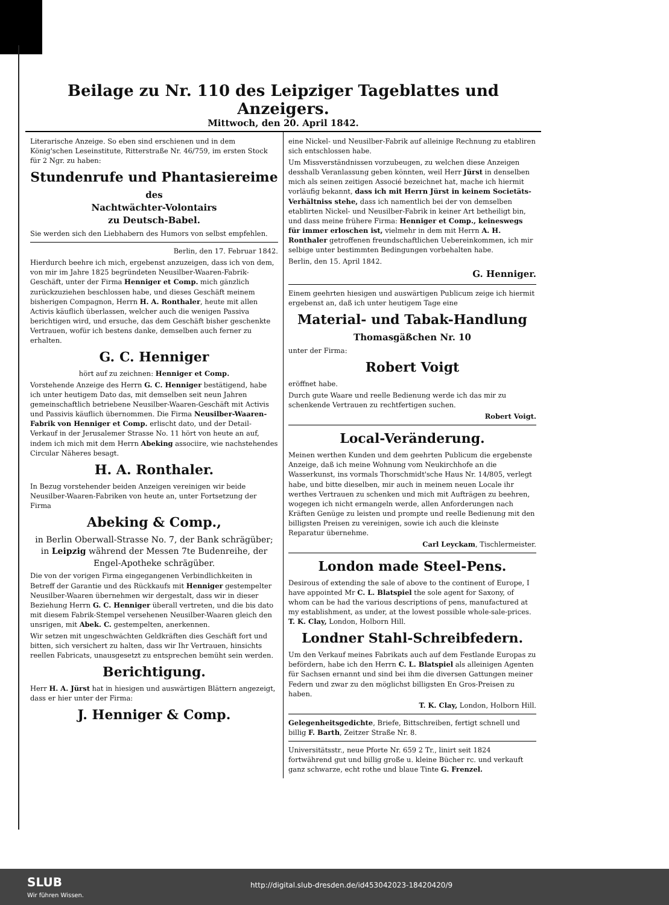Beilage zu Nr. 110 des Leipziger Tageblattes und Anzeigers.
Mittwoch, den 20. April 1842.
Literarische Anzeige. So eben sind erschienen und in dem König'schen Leseinstitute, Ritterstraße Nr. 46/759, im ersten Stock für 2 Ngr. zu haben:
Stundenrufe und Phantasiereime
des
Nachtwächter-Volontairs
zu Deutsch-Babel.
Sie werden sich den Liebhabern des Humors von selbst empfehlen.
Berlin, den 17. Februar 1842.
Hierdurch beehre ich mich, ergebenst anzuzeigen, dass ich von dem, von mir im Jahre 1825 begründeten Neusilber-Waaren-Fabrik-Geschäft, unter der Firma Henniger et Comp. mich gänzlich zurückzuziehen beschlossen habe, und dieses Geschäft meinem bisherigen Compagnon, Herrn H. A. Ronthaler, heute mit allen Activis käuflich überlassen, welcher auch die wenigen Passiva berichtigen wird, und ersuche, das dem Geschäft bisher geschenkte Vertrauen, wofür ich bestens danke, demselben auch ferner zu erhalten.
G. C. Henniger
hört auf zu zeichnen: Henniger et Comp.
Vorstehende Anzeige des Herrn G. C. Henniger bestätigend, habe ich unter heutigem Dato das, mit demselben seit neun Jahren gemeinschaftlich betriebene Neusilber-Waaren-Geschäft mit Activis und Passivis käuflich übernommen. Die Firma Neusilber-Waaren-Fabrik von Henniger et Comp. erlischt dato, und der Detail-Verkauf in der Jerusalemer Strasse No. 11 hört von heute an auf, indem ich mich mit dem Herrn Abeking associire, wie nachstehendes Circular Näheres besagt.
H. A. Ronthaler.
In Bezug vorstehender beiden Anzeigen vereinigen wir beide Neusilber-Waaren-Fabriken von heute an, unter Fortsetzung der Firma
Abeking & Comp.,
in Berlin Oberwall-Strasse No. 7, der Bank schrägüber;
in Leipzig während der Messen 7te Budenreihe, der Engel-Apotheke schrägüber.
Die von der vorigen Firma eingegangenen Verbindlichkeiten in Betreff der Garantie und des Rückkaufs mit Henniger gestempelter Neusilber-Waaren übernehmen wir dergestalt, dass wir in dieser Beziehung Herrn G. C. Henniger überall vertreten, und die bis dato mit diesem Fabrik-Stempel versehenen Neusilber-Waaren gleich den unsrigen, mit Abek. C. gestempelten, anerkennen.
Wir setzen mit ungeschwächten Geldkräften dies Geschäft fort und bitten, sich versichert zu halten, dass wir Ihr Vertrauen, hinsichts reellen Fabricats, unausgesetzt zu entsprechen bemüht sein werden.
Berichtigung.
Herr H. A. Jürst hat in hiesigen und auswärtigen Blättern angezeigt, dass er hier unter der Firma:
J. Henniger & Comp.
eine Nickel- und Neusilber-Fabrik auf alleinige Rechnung zu etabliren sich entschlossen habe.
Um Missverständnissen vorzubeugen, zu welchen diese Anzeigen desshalb Veranlassung geben könnten, weil Herr Jürst in denselben mich als seinen zeitigen Associé bezeichnet hat, mache ich hiermit vorläufig bekannt, dass ich mit Herrn Jürst in keinem Societäts-Verhältniss stehe, dass ich namentlich bei der von demselben etablirten Nickel- und Neusilber-Fabrik in keiner Art betheiligt bin, und dass meine frühere Firma: Henniger et Comp., keineswegs für immer erloschen ist, vielmehr in dem mit Herrn A. H. Ronthaler getroffenen freundschaftlichen Uebereinkommen, ich mir selbige unter bestimmten Bedingungen vorbehalten habe.
Berlin, den 15. April 1842.
G. Henniger.
Einem geehrten hiesigen und auswärtigen Publicum zeige ich hiermit ergebenst an, daß ich unter heutigem Tage eine
Material- und Tabak-Handlung
Thomasgäßchen Nr. 10
unter der Firma:
Robert Voigt
eröffnet habe.
Durch gute Waare und reelle Bedienung werde ich das mir zu schenkende Vertrauen zu rechtfertigen suchen.
Robert Voigt.
Local-Veränderung.
Meinen werthen Kunden und dem geehrten Publicum die ergebenste Anzeige, daß ich meine Wohnung vom Neukirchhofe an die Wasserkunst, ins vormals Thorschmidt'sche Haus Nr. 14/805, verlegt habe, und bitte dieselben, mir auch in meinem neuen Locale ihr werthes Vertrauen zu schenken und mich mit Aufträgen zu beehren, wogegen ich nicht ermangeln werde, allen Anforderungen nach Kräften Genüge zu leisten und prompte und reelle Bedienung mit den billigsten Preisen zu vereinigen, sowie ich auch die kleinste Reparatur übernehme.
Carl Leyckam, Tischlermeister.
London made Steel-Pens.
Desirous of extending the sale of above to the continent of Europe, I have appointed Mr C. L. Blatspiel the sole agent for Saxony, of whom can be had the various descriptions of pens, manufactured at my establishment, as under, at the lowest possible whole-sale-prices. T. K. Clay, London, Holborn Hill.
Londner Stahl-Schreibfedern.
Um den Verkauf meines Fabrikats auch auf dem Festlande Europas zu befördern, habe ich den Herrn C. L. Blatspiel als alleinigen Agenten für Sachsen ernannt und sind bei ihm die diversen Gattungen meiner Federn und zwar zu den möglichst billigsten En Gros-Preisen zu haben.
T. K. Clay, London, Holborn Hill.
Gelegenheitsgedichte, Briefe, Bittschreiben, fertigt schnell und billig F. Barth, Zeitzer Straße Nr. 8.
Universitätsstr., neue Pforte Nr. 659 2 Tr., linirt seit 1824 fortwährend gut und billig große u. kleine Bücher rc. und verkauft ganz schwarze, echt rothe und blaue Tinte G. Frenzel.
SLUB
Wir führen Wissen.
http://digital.slub-dresden.de/id453042023-18420420/9